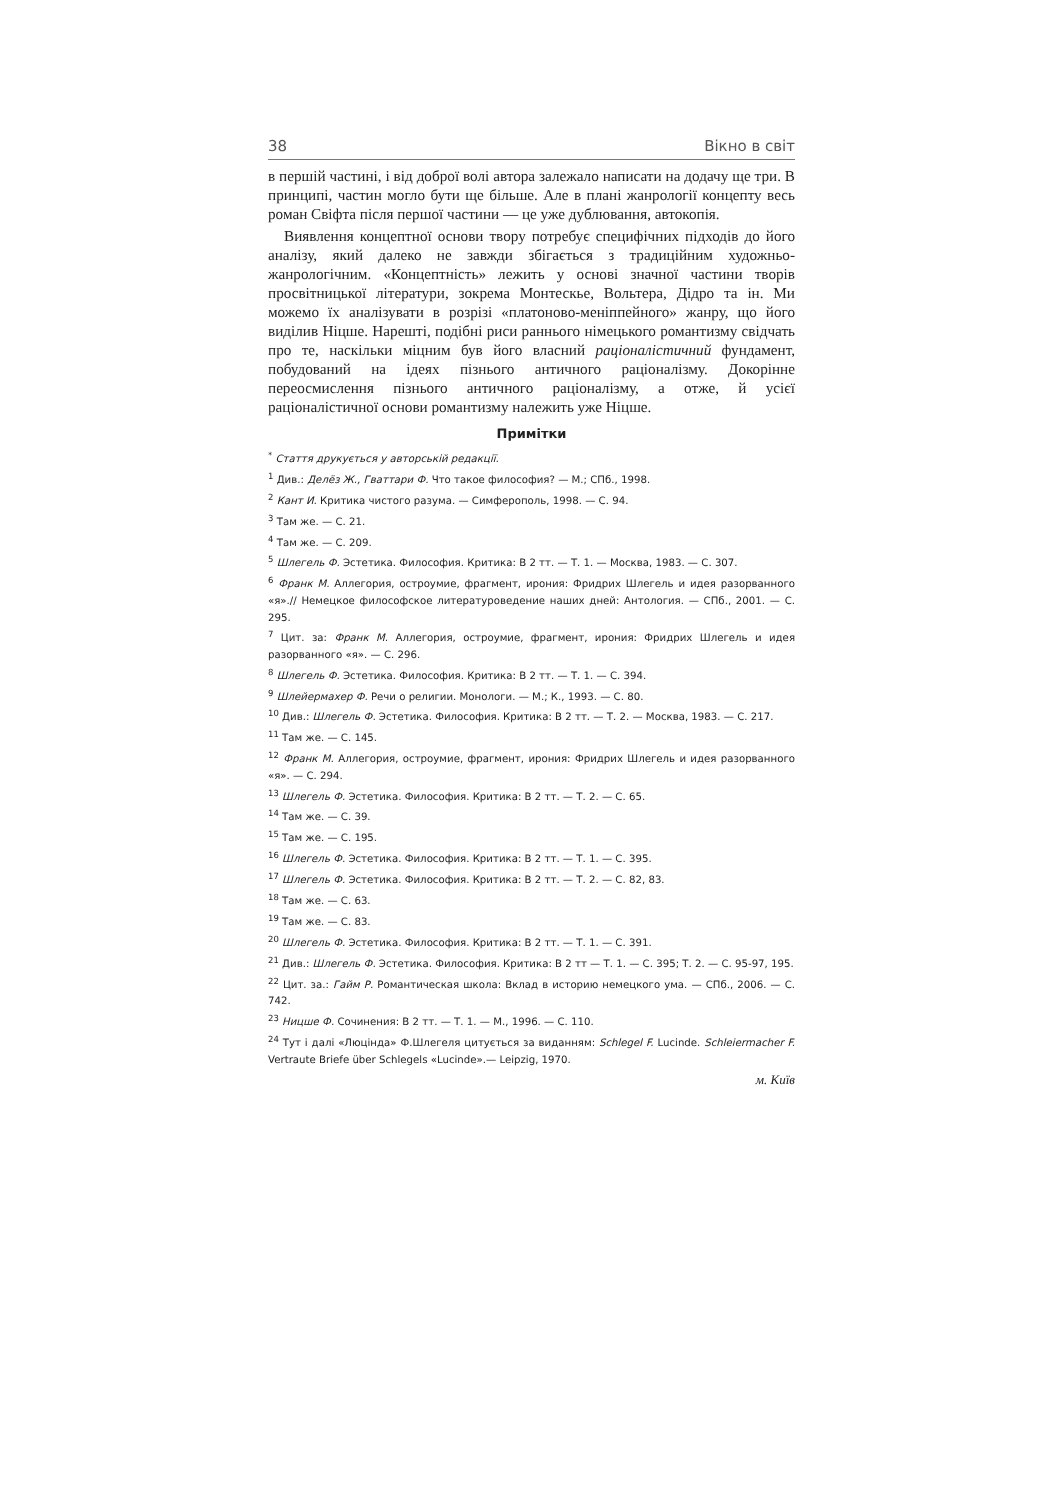38 Вікно в світ
в першій частині, і від доброї волі автора залежало написати на додачу ще три. В принципі, частин могло бути ще більше. Але в плані жанрології концепту весь роман Свіфта після першої частини — це уже дублювання, автокопія.
Виявлення концептної основи твору потребує специфічних підходів до його аналізу, який далеко не завжди збігається з традиційним художньо-жанрологічним. «Концептність» лежить у основі значної частини творів просвітницької літератури, зокрема Монтескье, Вольтера, Дідро та ін. Ми можемо їх аналізувати в розрізі «платоново-меніппейного» жанру, що його виділив Ніцше. Нарешті, подібні риси раннього німецького романтизму свідчать про те, наскільки міцним був його власний раціоналістичний фундамент, побудований на ідеях пізнього античного раціоналізму. Докорінне переосмислення пізнього античного раціоналізму, а отже, й усієї раціоналістичної основи романтизму належить уже Ніцше.
Примітки
<sup>*</sup> Стаття друкується у авторській редакції.
<sup>1</sup> Див.: Делёз Ж., Гваттари Ф. Что такое философия? — М.; СПб., 1998.
<sup>2</sup> Кант И. Критика чистого разума. — Симферополь, 1998. — С. 94.
<sup>3</sup> Там же. — С. 21.
<sup>4</sup> Там же. — С. 209.
<sup>5</sup> Шлегель Ф. Эстетика. Философия. Критика: В 2 тт. — Т. 1. — Москва, 1983. — С. 307.
<sup>6</sup> Франк М. Аллегория, остроумие, фрагмент, ирония: Фридрих Шлегель и идея разорванного «я».// Немецкое философское литературоведение наших дней: Антология. — СПб., 2001. — С. 295.
<sup>7</sup> Цит. за: Франк М. Аллегория, остроумие, фрагмент, ирония: Фридрих Шлегель и идея разорванного «я». — С. 296.
<sup>8</sup> Шлегель Ф. Эстетика. Философия. Критика: В 2 тт. — Т. 1. — С. 394.
<sup>9</sup> Шлейермахер Ф. Речи о религии. Монологи. — М.; К., 1993. — С. 80.
<sup>10</sup> Див.: Шлегель Ф. Эстетика. Философия. Критика: В 2 тт. — Т. 2. — Москва, 1983. — С. 217.
<sup>11</sup> Там же. — С. 145.
<sup>12</sup> Франк М. Аллегория, остроумие, фрагмент, ирония: Фридрих Шлегель и идея разорванного «я». — С. 294.
<sup>13</sup> Шлегель Ф. Эстетика. Философия. Критика: В 2 тт. — Т. 2. — С. 65.
<sup>14</sup> Там же. — С. 39.
<sup>15</sup> Там же. — С. 195.
<sup>16</sup> Шлегель Ф. Эстетика. Философия. Критика: В 2 тт. — Т. 1. — С. 395.
<sup>17</sup> Шлегель Ф. Эстетика. Философия. Критика: В 2 тт. — Т. 2. — С. 82, 83.
<sup>18</sup> Там же. — С. 63.
<sup>19</sup> Там же. — С. 83.
<sup>20</sup> Шлегель Ф. Эстетика. Философия. Критика: В 2 тт. — Т. 1. — С. 391.
<sup>21</sup> Див.: Шлегель Ф. Эстетика. Философия. Критика: В 2 тт — Т. 1. — С. 395; Т. 2. — С. 95-97, 195.
<sup>22</sup> Цит. за.: Гайм Р. Романтическая школа: Вклад в историю немецкого ума. — СПб., 2006. — С. 742.
<sup>23</sup> Ницше Ф. Сочинения: В 2 тт. — Т. 1. — М., 1996. — С. 110.
<sup>24</sup> Тут і далі «Люцінда» Ф.Шлегеля цитується за виданням: Schlegel F. Lucinde. Schleiermacher F. Vertraute Briefe über Schlegels «Lucinde».— Leipzig, 1970.
м. Київ